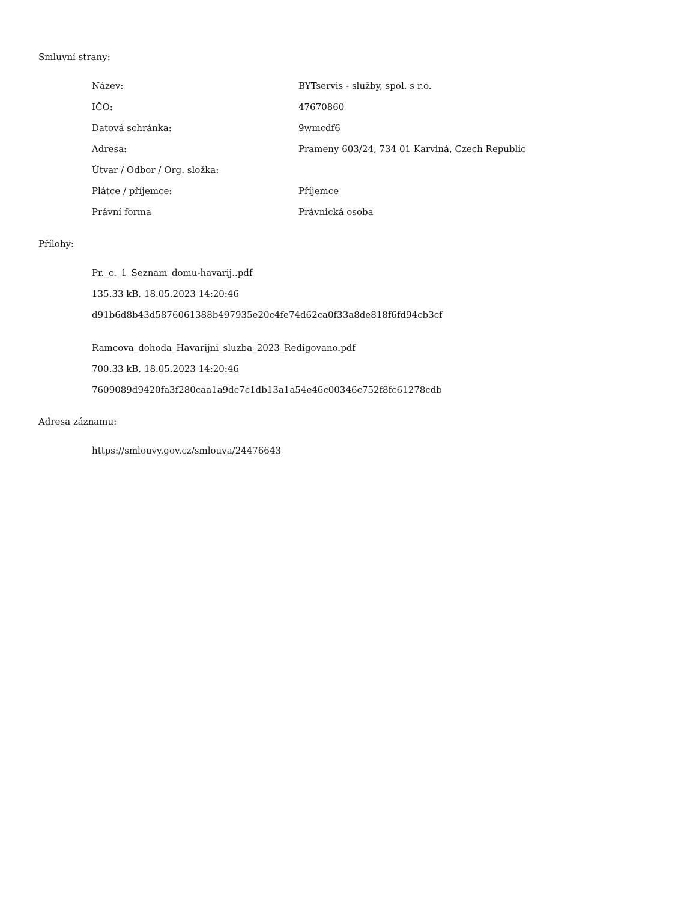Smluvní strany:
| Název: | BYTservis - služby, spol. s r.o. |
| IČO: | 47670860 |
| Datová schránka: | 9wmcdf6 |
| Adresa: | Prameny 603/24, 734 01 Karviná, Czech Republic |
| Útvar / Odbor / Org. složka: | |
| Plátce / příjemce: | Příjemce |
| Právní forma | Právnická osoba |
Přílohy:
Pr._c._1_Seznam_domu-havarij..pdf
135.33 kB, 18.05.2023 14:20:46
d91b6d8b43d5876061388b497935e20c4fe74d62ca0f33a8de818f6fd94cb3cf
Ramcova_dohoda_Havarijni_sluzba_2023_Redigovano.pdf
700.33 kB, 18.05.2023 14:20:46
7609089d9420fa3f280caa1a9dc7c1db13a1a54e46c00346c752f8fc61278cdb
Adresa záznamu:
https://smlouvy.gov.cz/smlouva/24476643